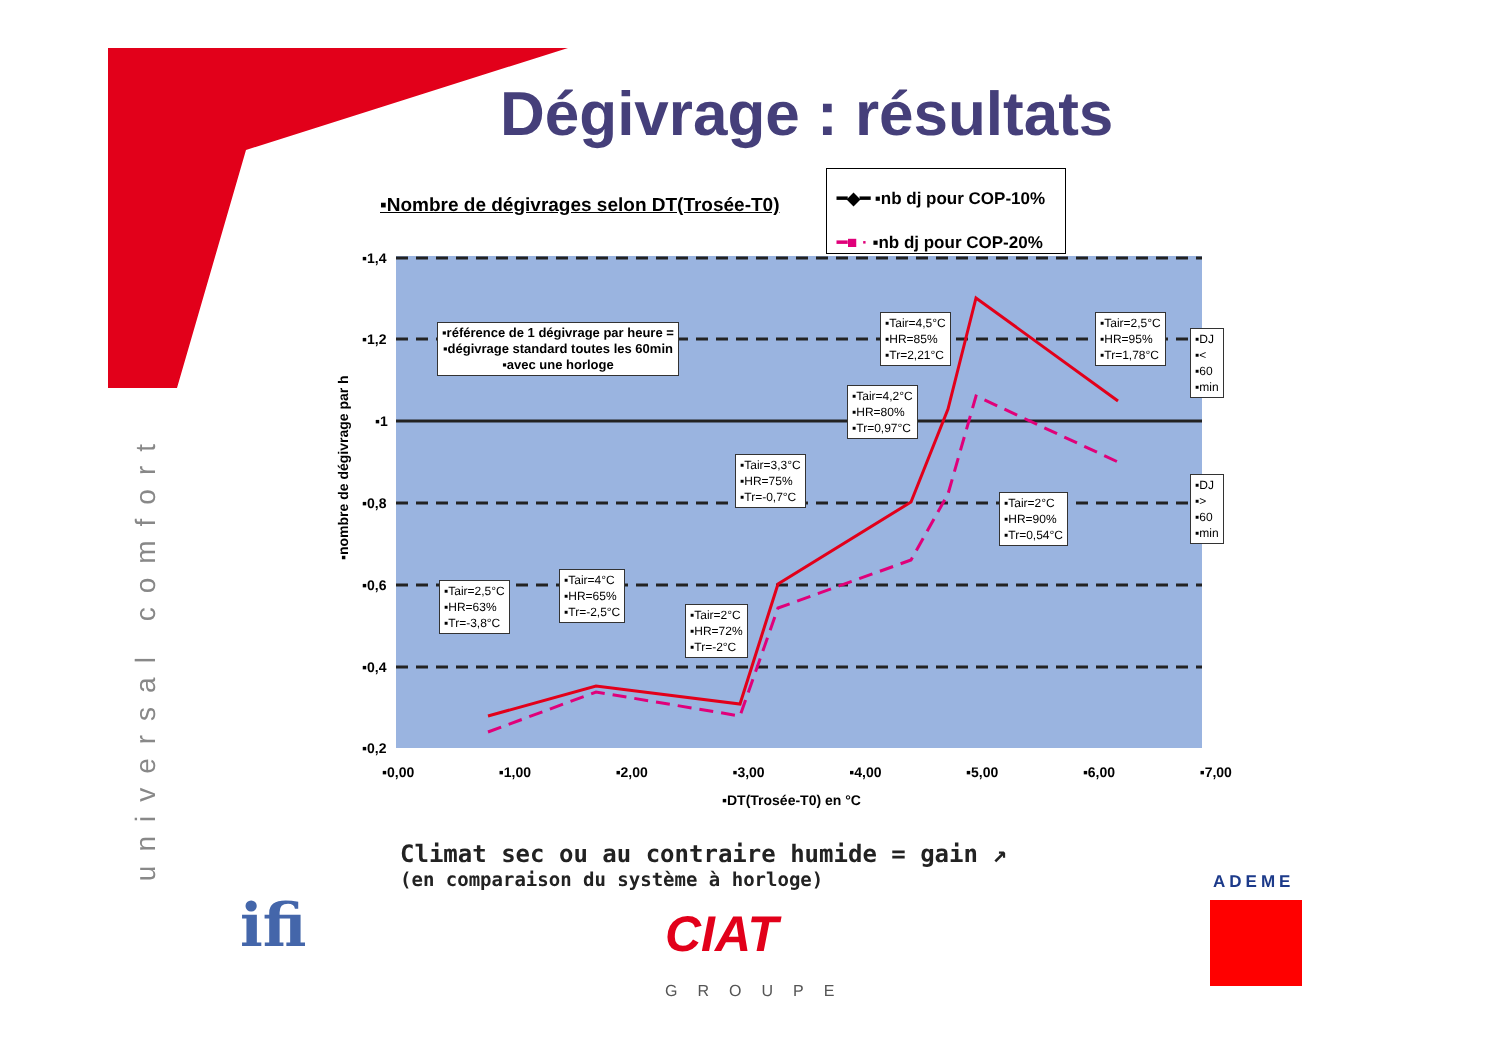Dégivrage : résultats
universal comfort
▪Nombre de dégivrages selon DT(Trosée-T0)
━◆━ ▪nb dj pour COP-10%
━■ · ▪nb dj pour COP-20%
▪1,4
▪1,2
▪1
▪0,8
▪0,6
▪0,4
▪0,2
▪nombre de dégivrage par h
▪0,00 ▪1,00 ▪2,00 ▪3,00 ▪4,00 ▪5,00 ▪6,00 ▪7,00
▪DT(Trosée-T0) en °C
▪référence de 1 dégivrage par heure =
▪dégivrage standard toutes les 60min
▪avec une horloge
▪Tair=2,5°C
▪HR=63%
▪Tr=-3,8°C
▪Tair=4°C
▪HR=65%
▪Tr=-2,5°C
▪Tair=2°C
▪HR=72%
▪Tr=-2°C
▪Tair=3,3°C
▪HR=75%
▪Tr=-0,7°C
▪Tair=4,2°C
▪HR=80%
▪Tr=0,97°C
▪Tair=4,5°C
▪HR=85%
▪Tr=2,21°C
▪Tair=2°C
▪HR=90%
▪Tr=0,54°C
▪Tair=2,5°C
▪HR=95%
▪Tr=1,78°C
▪DJ
▪<
▪60
▪min
▪DJ
▪>
▪60
▪min
Climat sec ou au contraire humide = gain ↗
(en comparaison du système à horloge)
ifi CIAT
GROUPE
ADEME